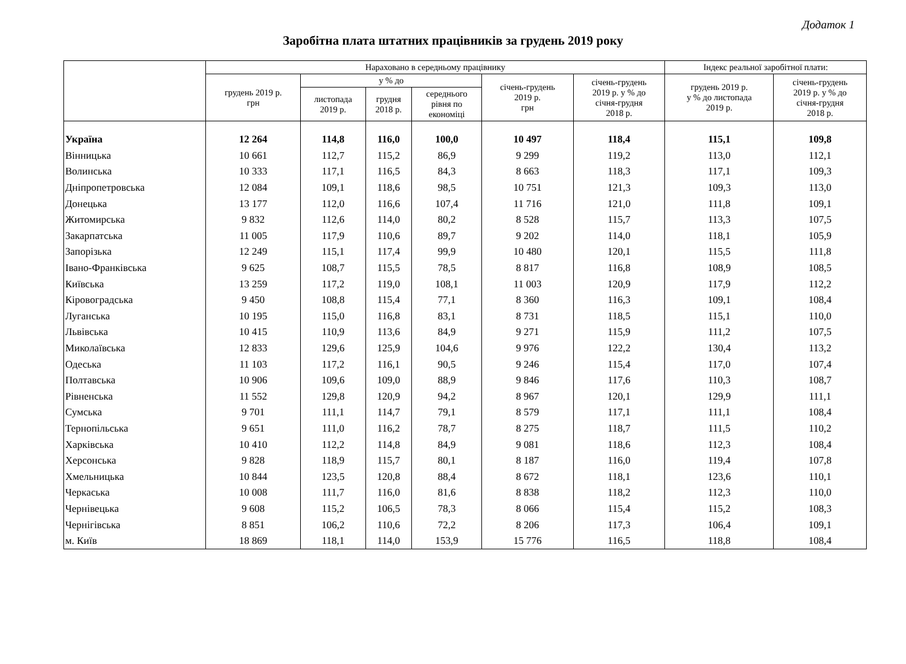Додаток 1
Заробітна плата штатних працівників за грудень 2019 року
| | Нараховано в середньому працівнику | | | | | | Індекс реальної заробітної плати: | |
| --- | --- | --- | --- | --- | --- | --- | --- | --- |
| | грудень 2019 р. грн | у % до | | | січень-грудень 2019 р. грн | січень-грудень 2019 р. у % до січня-грудня 2018 р. | грудень 2019 р. у % до листопада 2019 р. | січень-грудень 2019 р. у % до січня-грудня 2018 р. |
| | | листопада 2019 р. | грудня 2018 р. | середнього рівня по економіці | | | | |
| Україна | 12 264 | 114,8 | 116,0 | 100,0 | 10 497 | 118,4 | 115,1 | 109,8 |
| Вінницька | 10 661 | 112,7 | 115,2 | 86,9 | 9 299 | 119,2 | 113,0 | 112,1 |
| Волинська | 10 333 | 117,1 | 116,5 | 84,3 | 8 663 | 118,3 | 117,1 | 109,3 |
| Дніпропетровська | 12 084 | 109,1 | 118,6 | 98,5 | 10 751 | 121,3 | 109,3 | 113,0 |
| Донецька | 13 177 | 112,0 | 116,6 | 107,4 | 11 716 | 121,0 | 111,8 | 109,1 |
| Житомирська | 9 832 | 112,6 | 114,0 | 80,2 | 8 528 | 115,7 | 113,3 | 107,5 |
| Закарпатська | 11 005 | 117,9 | 110,6 | 89,7 | 9 202 | 114,0 | 118,1 | 105,9 |
| Запорізька | 12 249 | 115,1 | 117,4 | 99,9 | 10 480 | 120,1 | 115,5 | 111,8 |
| Івано-Франківська | 9 625 | 108,7 | 115,5 | 78,5 | 8 817 | 116,8 | 108,9 | 108,5 |
| Київська | 13 259 | 117,2 | 119,0 | 108,1 | 11 003 | 120,9 | 117,9 | 112,2 |
| Кіровоградська | 9 450 | 108,8 | 115,4 | 77,1 | 8 360 | 116,3 | 109,1 | 108,4 |
| Луганська | 10 195 | 115,0 | 116,8 | 83,1 | 8 731 | 118,5 | 115,1 | 110,0 |
| Львівська | 10 415 | 110,9 | 113,6 | 84,9 | 9 271 | 115,9 | 111,2 | 107,5 |
| Миколаївська | 12 833 | 129,6 | 125,9 | 104,6 | 9 976 | 122,2 | 130,4 | 113,2 |
| Одеська | 11 103 | 117,2 | 116,1 | 90,5 | 9 246 | 115,4 | 117,0 | 107,4 |
| Полтавська | 10 906 | 109,6 | 109,0 | 88,9 | 9 846 | 117,6 | 110,3 | 108,7 |
| Рівненська | 11 552 | 129,8 | 120,9 | 94,2 | 8 967 | 120,1 | 129,9 | 111,1 |
| Сумська | 9 701 | 111,1 | 114,7 | 79,1 | 8 579 | 117,1 | 111,1 | 108,4 |
| Тернопільська | 9 651 | 111,0 | 116,2 | 78,7 | 8 275 | 118,7 | 111,5 | 110,2 |
| Харківська | 10 410 | 112,2 | 114,8 | 84,9 | 9 081 | 118,6 | 112,3 | 108,4 |
| Херсонська | 9 828 | 118,9 | 115,7 | 80,1 | 8 187 | 116,0 | 119,4 | 107,8 |
| Хмельницька | 10 844 | 123,5 | 120,8 | 88,4 | 8 672 | 118,1 | 123,6 | 110,1 |
| Черкаська | 10 008 | 111,7 | 116,0 | 81,6 | 8 838 | 118,2 | 112,3 | 110,0 |
| Чернівецька | 9 608 | 115,2 | 106,5 | 78,3 | 8 066 | 115,4 | 115,2 | 108,3 |
| Чернігівська | 8 851 | 106,2 | 110,6 | 72,2 | 8 206 | 117,3 | 106,4 | 109,1 |
| м. Київ | 18 869 | 118,1 | 114,0 | 153,9 | 15 776 | 116,5 | 118,8 | 108,4 |